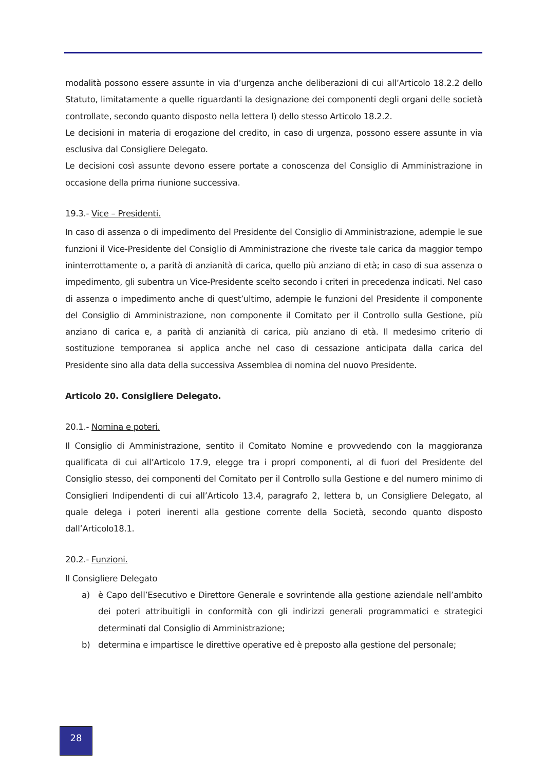modalità possono essere assunte in via d’urgenza anche deliberazioni di cui all’Articolo 18.2.2 dello Statuto, limitatamente a quelle riguardanti la designazione dei componenti degli organi delle società controllate, secondo quanto disposto nella lettera l) dello stesso Articolo 18.2.2.
Le decisioni in materia di erogazione del credito, in caso di urgenza, possono essere assunte in via esclusiva dal Consigliere Delegato.
Le decisioni così assunte devono essere portate a conoscenza del Consiglio di Amministrazione in occasione della prima riunione successiva.
19.3.- Vice – Presidenti.
In caso di assenza o di impedimento del Presidente del Consiglio di Amministrazione, adempie le sue funzioni il Vice-Presidente del Consiglio di Amministrazione che riveste tale carica da maggior tempo ininterrottamente o, a parità di anzianità di carica, quello più anziano di età; in caso di sua assenza o impedimento, gli subentra un Vice-Presidente scelto secondo i criteri in precedenza indicati. Nel caso di assenza o impedimento anche di quest’ultimo, adempie le funzioni del Presidente il componente del Consiglio di Amministrazione, non componente il Comitato per il Controllo sulla Gestione, più anziano di carica e, a parità di anzianità di carica, più anziano di età. Il medesimo criterio di sostituzione temporanea si applica anche nel caso di cessazione anticipata dalla carica del Presidente sino alla data della successiva Assemblea di nomina del nuovo Presidente.
Articolo 20. Consigliere Delegato.
20.1.- Nomina e poteri.
Il Consiglio di Amministrazione, sentito il Comitato Nomine e provvedendo con la maggioranza qualificata di cui all’Articolo 17.9, elegge tra i propri componenti, al di fuori del Presidente del Consiglio stesso, dei componenti del Comitato per il Controllo sulla Gestione e del numero minimo di Consiglieri Indipendenti di cui all’Articolo 13.4, paragrafo 2, lettera b, un Consigliere Delegato, al quale delega i poteri inerenti alla gestione corrente della Società, secondo quanto disposto dall’Articolo18.1.
20.2.- Funzioni.
Il Consigliere Delegato
a) è Capo dell’Esecutivo e Direttore Generale e sovrintende alla gestione aziendale nell’ambito dei poteri attribuitigli in conformità con gli indirizzi generali programmatici e strategici determinati dal Consiglio di Amministrazione;
b) determina e impartisce le direttive operative ed è preposto alla gestione del personale;
28